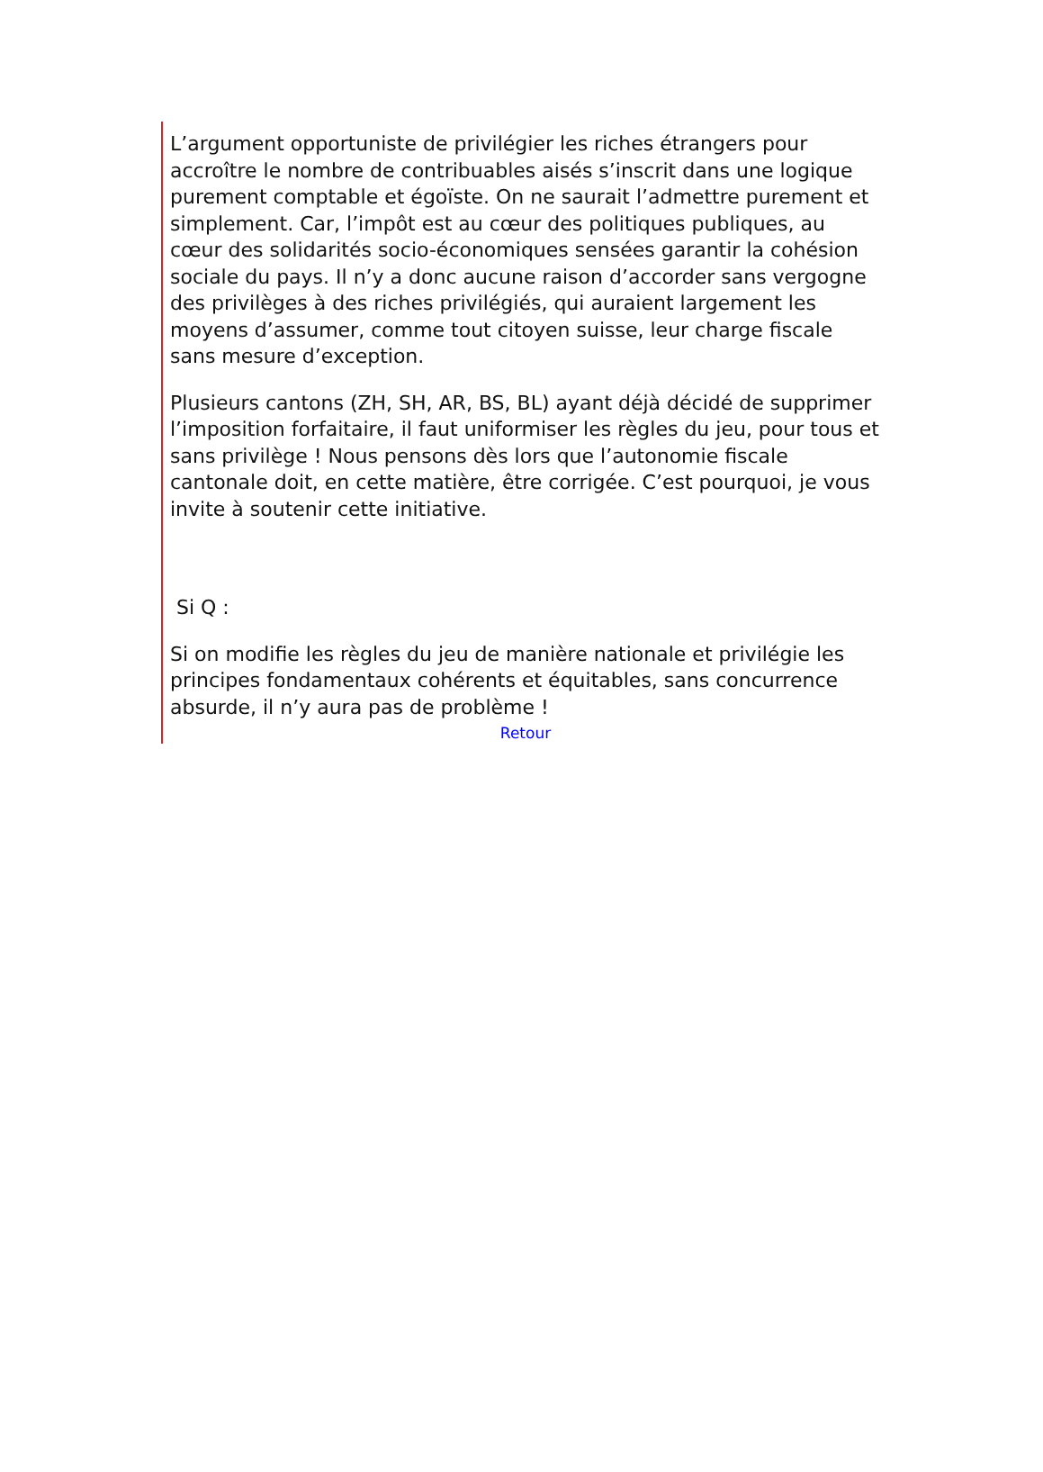L’argument opportuniste de privilégier les riches étrangers pour accroître le nombre de contribuables aisés s’inscrit dans une logique purement comptable et égoïste. On ne saurait l’admettre purement et simplement. Car, l’impôt est au cœur des politiques publiques, au cœur des solidarités socio-économiques sensées garantir la cohésion sociale du pays. Il n’y a donc aucune raison d’accorder sans vergogne des privilèges à des riches privilégiés, qui auraient largement les moyens d’assumer, comme tout citoyen suisse, leur charge fiscale sans mesure d’exception.
Plusieurs cantons (ZH, SH, AR, BS, BL) ayant déjà décidé de supprimer l’imposition forfaitaire, il faut uniformiser les règles du jeu, pour tous et sans privilège ! Nous pensons dès lors que l’autonomie fiscale cantonale doit, en cette matière, être corrigée. C’est pourquoi, je vous invite à soutenir cette initiative.
Si Q :
Si on modifie les règles du jeu de manière nationale et privilégie les principes fondamentaux cohérents et équitables, sans concurrence absurde, il n’y aura pas de problème !
Retour